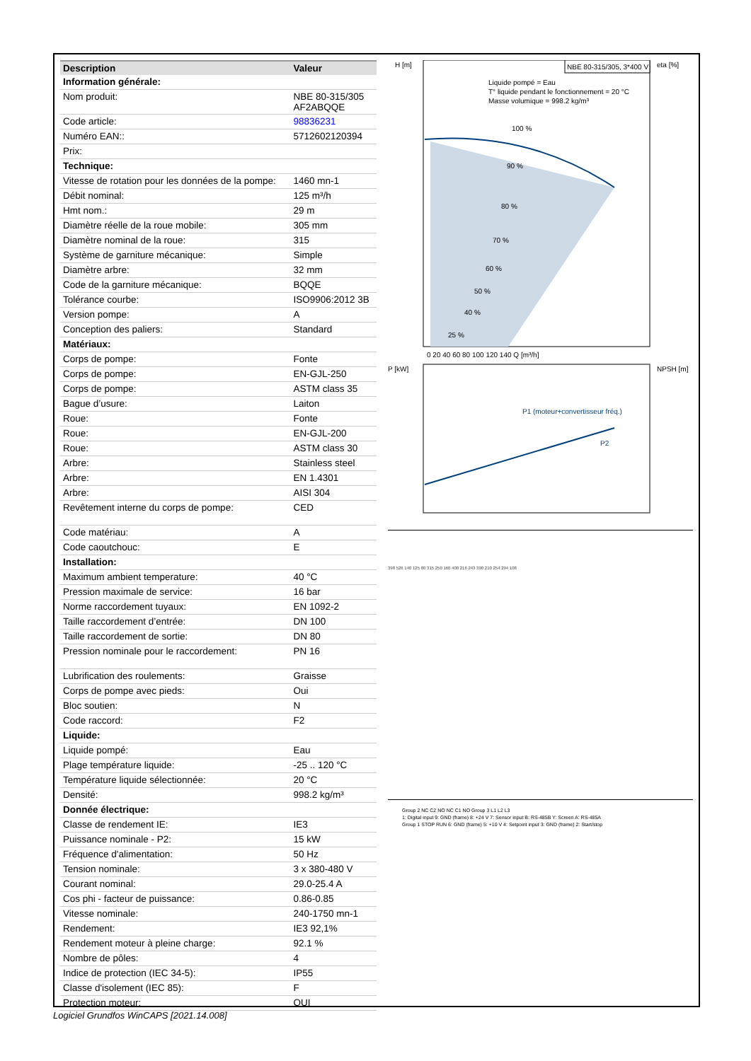| Description | Valeur |
| --- | --- |
| Information générale: | |
| Nom produit: | NBE 80-315/305 AF2ABQQE |
| Code article: | 98836231 |
| Numéro EAN:: | 5712602120394 |
| Prix: | |
| Technique: | |
| Vitesse de rotation pour les données de la pompe: | 1460 mn-1 |
| Débit nominal: | 125 m³/h |
| Hmt nom.: | 29 m |
| Diamètre réelle de la roue mobile: | 305 mm |
| Diamètre nominal de la roue: | 315 |
| Système de garniture mécanique: | Simple |
| Diamètre arbre: | 32 mm |
| Code de la garniture mécanique: | BQQE |
| Tolérance courbe: | ISO9906:2012 3B |
| Version pompe: | A |
| Conception des paliers: | Standard |
| Matériaux: | |
| Corps de pompe: | Fonte |
| Corps de pompe: | EN-GJL-250 |
| Corps de pompe: | ASTM class 35 |
| Bague d’usure: | Laiton |
| Roue: | Fonte |
| Roue: | EN-GJL-200 |
| Roue: | ASTM class 30 |
| Arbre: | Stainless steel |
| Arbre: | EN 1.4301 |
| Arbre: | AISI 304 |
| Revêtement interne du corps de pompe: | CED |
| Code matériau: | A |
| Code caoutchouc: | E |
| Installation: | |
| Maximum ambient temperature: | 40 °C |
| Pression maximale de service: | 16 bar |
| Norme raccordement tuyaux: | EN 1092-2 |
| Taille raccordement d’entrée: | DN 100 |
| Taille raccordement de sortie: | DN 80 |
| Pression nominale pour le raccordement: | PN 16 |
| Lubrification des roulements: | Graisse |
| Corps de pompe avec pieds: | Oui |
| Bloc soutien: | N |
| Code raccord: | F2 |
| Liquide: | |
| Liquide pompé: | Eau |
| Plage température liquide: | -25 .. 120 °C |
| Température liquide sélectionnée: | 20 °C |
| Densité: | 998.2 kg/m³ |
| Donnée électrique: | |
| Classe de rendement IE: | IE3 |
| Puissance nominale - P2: | 15 kW |
| Fréquence d'alimentation: | 50 Hz |
| Tension nominale: | 3 x 380-480 V |
| Courant nominal: | 29.0-25.4 A |
| Cos phi - facteur de puissance: | 0.86-0.85 |
| Vitesse nominale: | 240-1750 mn-1 |
| Rendement: | IE3 92,1% |
| Rendement moteur à pleine charge: | 92.1 % |
| Nombre de pôles: | 4 |
| Indice de protection (IEC 34-5): | IP55 |
| Classe d'isolement (IEC 85): | F |
| Protection moteur: | OUI |
H [m]
eta [%]
NBE 80-315/305, 3*400 V
Liquide pompé = Eau
T° liquide pendant le fonctionnement = 20 °C
Masse volumique = 998.2 kg/m³
100 %
90 %
80 %
70 %
60 %
50 %
40 %
25 %
0 20 40 60 80 100 120 140 Q [m³/h]
P [kW]
NPSH [m]
P1 (moteur+convertisseur fréq.)
P2
398 526 140 125 80 315 250 160 400 216 243 390 210 254 294 108
Group 2 NC C2 NO NC C1 NO Group 3 L1 L2 L3
1: Digital input 9: GND (frame) 8: +24 V 7: Sensor input B: RS-485B Y: Screen A: RS-485A
Group 1 STOP RUN 6: GND (frame) 5: +10 V 4: Setpoint input 3: GND (frame) 2: Start/stop
Logiciel Grundfos WinCAPS [2021.14.008]